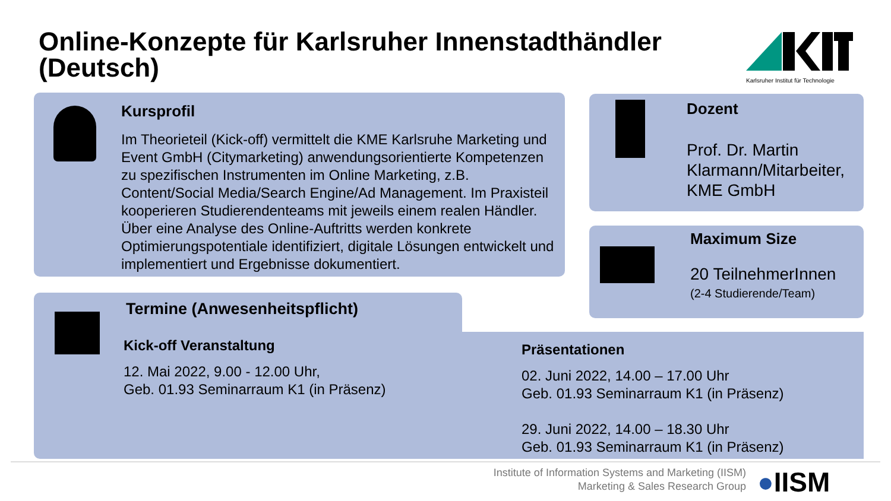Online-Konzepte für Karlsruher Innenstadthändler (Deutsch)
Karlsruher Institut für Technologie
Kursprofil
Im Theorieteil (Kick-off) vermittelt die KME Karlsruhe Marketing und Event GmbH (Citymarketing) anwendungsorientierte Kompetenzen zu spezifischen Instrumenten im Online Marketing, z.B. Content/Social Media/Search Engine/Ad Management. Im Praxisteil kooperieren Studierendenteams mit jeweils einem realen Händler. Über eine Analyse des Online-Auftritts werden konkrete Optimierungspotentiale identifiziert, digitale Lösungen entwickelt und implementiert und Ergebnisse dokumentiert.
Dozent
Prof. Dr. Martin
Klarmann/Mitarbeiter,
KME GmbH
Maximum Size
20 TeilnehmerInnen
(2-4 Studierende/Team)
Termine (Anwesenheitspflicht)
Kick-off Veranstaltung
12. Mai 2022, 9.00 - 12.00 Uhr,
Geb. 01.93 Seminarraum K1 (in Präsenz)
Präsentationen
02. Juni 2022, 14.00 – 17.00 Uhr
Geb. 01.93 Seminarraum K1 (in Präsenz)
29. Juni 2022, 14.00 – 18.30 Uhr
Geb. 01.93 Seminarraum K1 (in Präsenz)
Institute of Information Systems and Marketing (IISM)
Marketing & Sales Research Group
●IISM